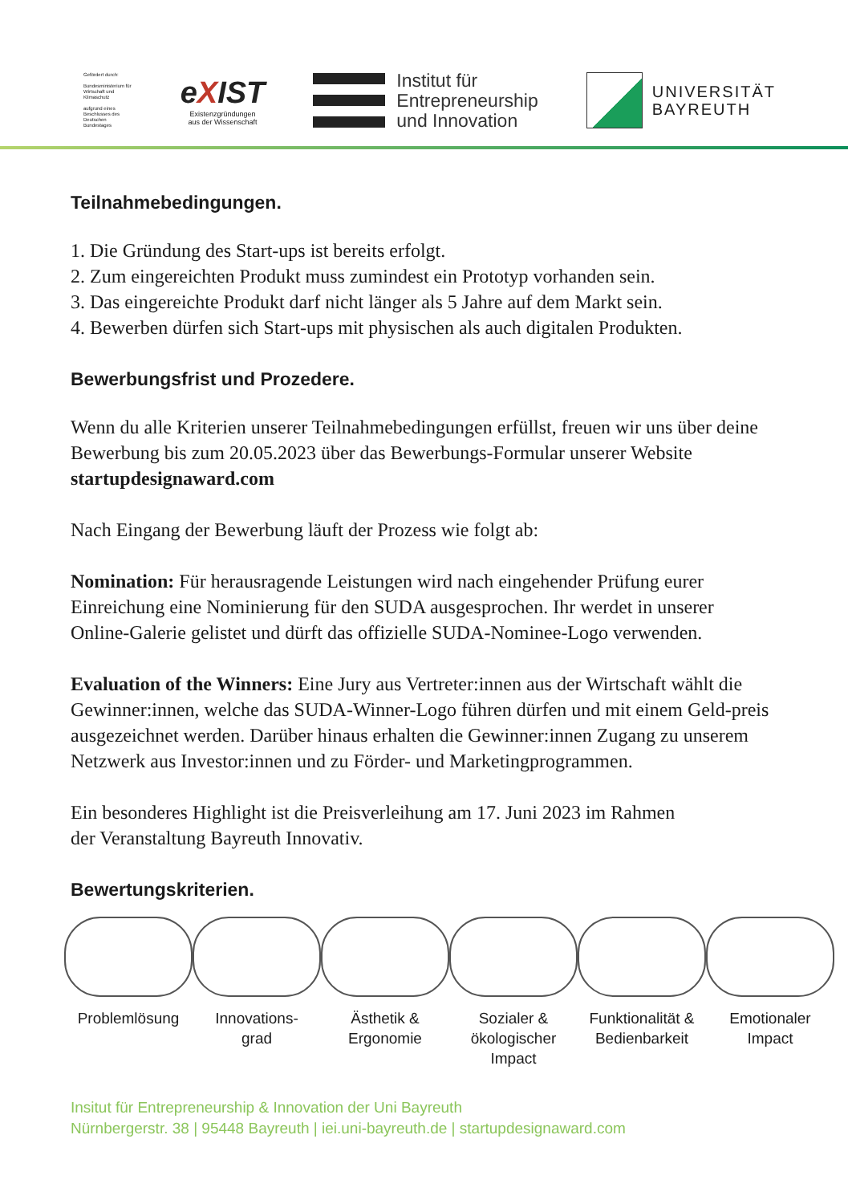Gefördert durch:
Bundesministerium für Wirtschaft und Klimaschutz
aufgrund eines Beschlusses des Deutschen Bundestages
eXIST
Existenzgründungen
aus der Wissenschaft
Institut für
Entrepreneurship
und Innovation
UNIVERSITÄT
BAYREUTH
Teilnahmebedingungen.
1. Die Gründung des Start-ups ist bereits erfolgt.
2. Zum eingereichten Produkt muss zumindest ein Prototyp vorhanden sein.
3. Das eingereichte Produkt darf nicht länger als 5 Jahre auf dem Markt sein.
4. Bewerben dürfen sich Start-ups mit physischen als auch digitalen Produkten.
Bewerbungsfrist und Prozedere.
Wenn du alle Kriterien unserer Teilnahmebedingungen erfüllst, freuen wir uns über deine Bewerbung bis zum 20.05.2023 über das Bewerbungs-Formular unserer Website startupdesignaward.com
Nach Eingang der Bewerbung läuft der Prozess wie folgt ab:
Nomination: Für herausragende Leistungen wird nach eingehender Prüfung eurer Einreichung eine Nominierung für den SUDA ausgesprochen. Ihr werdet in unserer Online-Galerie gelistet und dürft das offizielle SUDA-Nominee-Logo verwenden.
Evaluation of the Winners: Eine Jury aus Vertreter:innen aus der Wirtschaft wählt die Gewinner:innen, welche das SUDA-Winner-Logo führen dürfen und mit einem Geld-preis ausgezeichnet werden. Darüber hinaus erhalten die Gewinner:innen Zugang zu unserem Netzwerk aus Investor:innen und zu Förder- und Marketingprogrammen.
Ein besonderes Highlight ist die Preisverleihung am 17. Juni 2023 im Rahmen
der Veranstaltung Bayreuth Innovativ.
Bewertungskriterien.
Problemlösung Innovations-
grad
Ästhetik &
Ergonomie
Sozialer &
ökologischer
Impact
Funktionalität &
Bedienbarkeit
Emotionaler
Impact
Insitut für Entrepreneurship & Innovation der Uni Bayreuth
Nürnbergerstr. 38 | 95448 Bayreuth | iei.uni-bayreuth.de | startupdesignaward.com